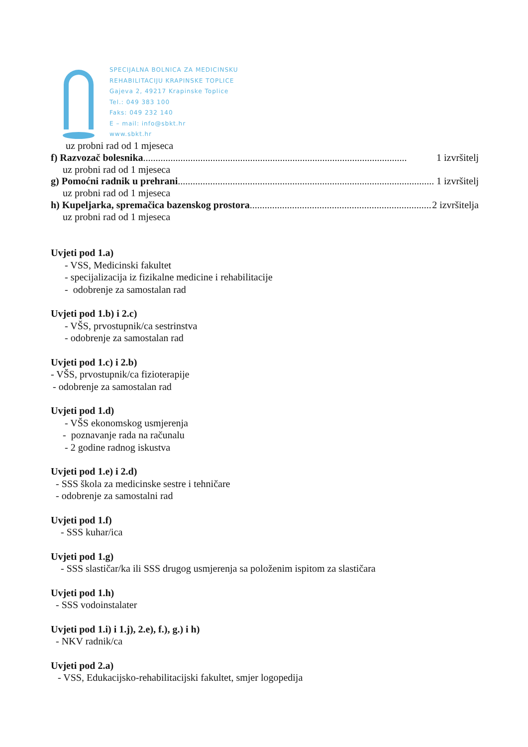SPECIJALNA BOLNICA ZA MEDICINSKU
REHABILITACIJU KRAPINSKE TOPLICE
Gajeva 2, 49217 Krapinske Toplice
Tel.: 049 383 100
Faks: 049 232 140
E – mail: info@sbkt.hr
www.sbkt.hr
uz probni rad od 1 mjeseca
f) Razvozač bolesnika.......................................................................................................... 1 izvršitelj
uz probni rad od 1 mjeseca
g) Pomoćni radnik u prehrani....................................................................................................... 1 izvršitelj
uz probni rad od 1 mjeseca
h) Kupeljarka, spremačica bazenskog prostora.............................................................................. 2 izvršitelja
uz probni rad od 1 mjeseca
Uvjeti pod 1.a)
- VSS, Medicinski fakultet
- specijalizacija iz fizikalne medicine i rehabilitacije
- odobrenje za samostalan rad
Uvjeti pod 1.b) i 2.c)
- VŠS, prvostupnik/ca sestrinstva
- odobrenje za samostalan rad
Uvjeti pod 1.c) i 2.b)
- VŠS, prvostupnik/ca fizioterapije
- odobrenje za samostalan rad
Uvjeti pod 1.d)
- VŠS ekonomskog usmjerenja
- poznavanje rada na računalu
- 2 godine radnog iskustva
Uvjeti pod 1.e) i 2.d)
- SSS škola za medicinske sestre i tehničare
- odobrenje za samostalni rad
Uvjeti pod 1.f)
- SSS kuhar/ica
Uvjeti pod 1.g)
- SSS slastičar/ka ili SSS drugog usmjerenja sa položenim ispitom za slastičara
Uvjeti pod 1.h)
- SSS vodoinstalater
Uvjeti pod 1.i) i 1.j), 2.e), f.), g.) i h)
- NKV radnik/ca
Uvjeti pod 2.a)
- VSS, Edukacijsko-rehabilitacijski fakultet, smjer logopedija